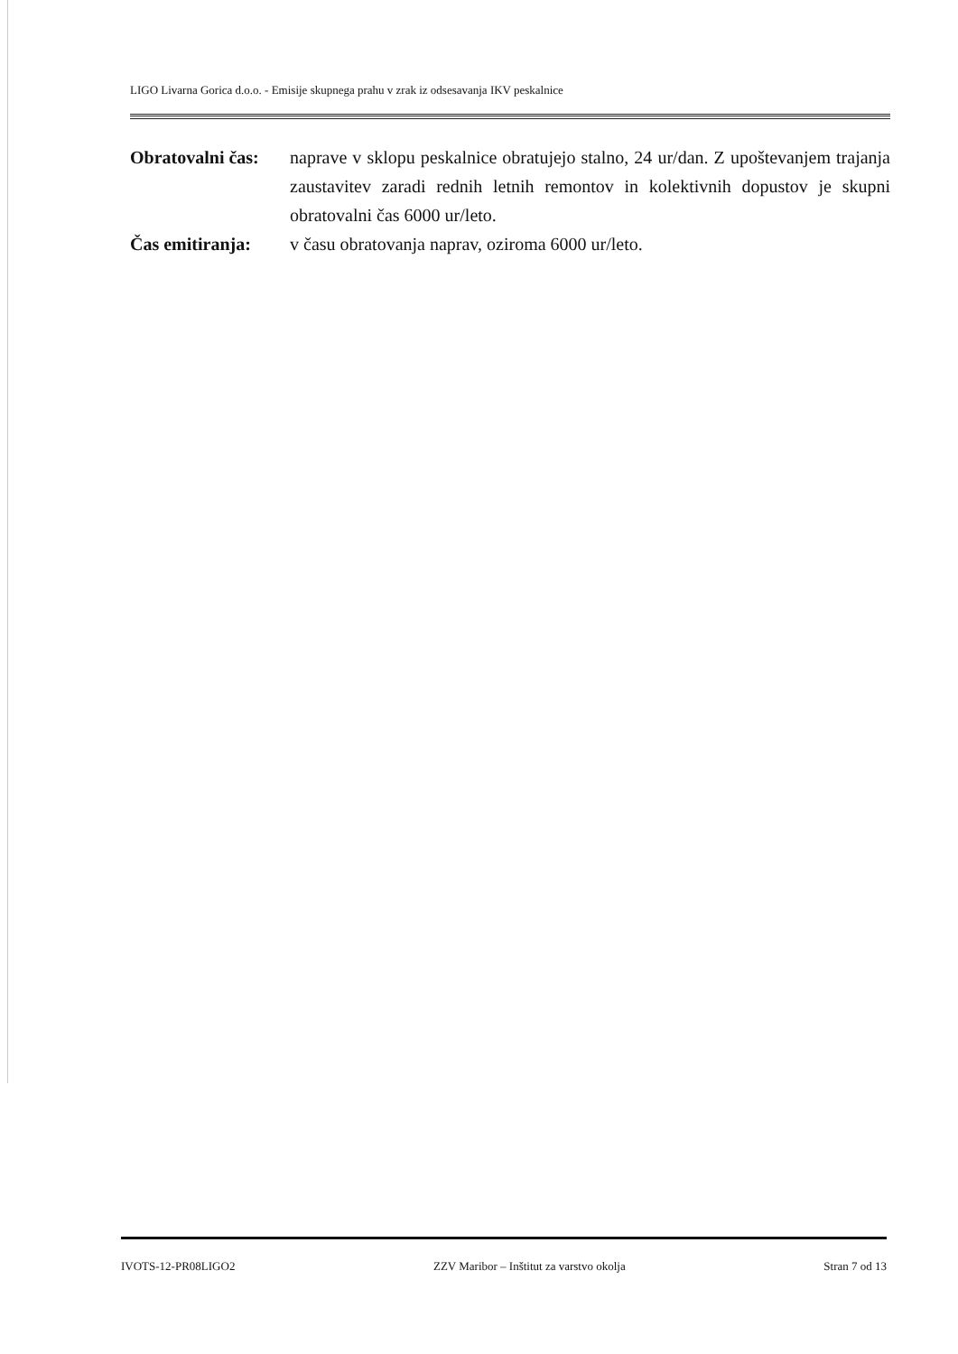LIGO Livarna Gorica d.o.o. - Emisije skupnega prahu v zrak iz odsesavanja IKV peskalnice
Obratovalni čas:
naprave v sklopu peskalnice obratujejo stalno, 24 ur/dan. Z upoštevanjem trajanja zaustavitev zaradi rednih letnih remontov in kolektivnih dopustov je skupni obratovalni čas 6000 ur/leto.
Čas emitiranja:
v času obratovanja naprav, oziroma 6000 ur/leto.
IVOTS-12-PR08LIGO2 ZZV Maribor – Inštitut za varstvo okolja Stran 7 od 13